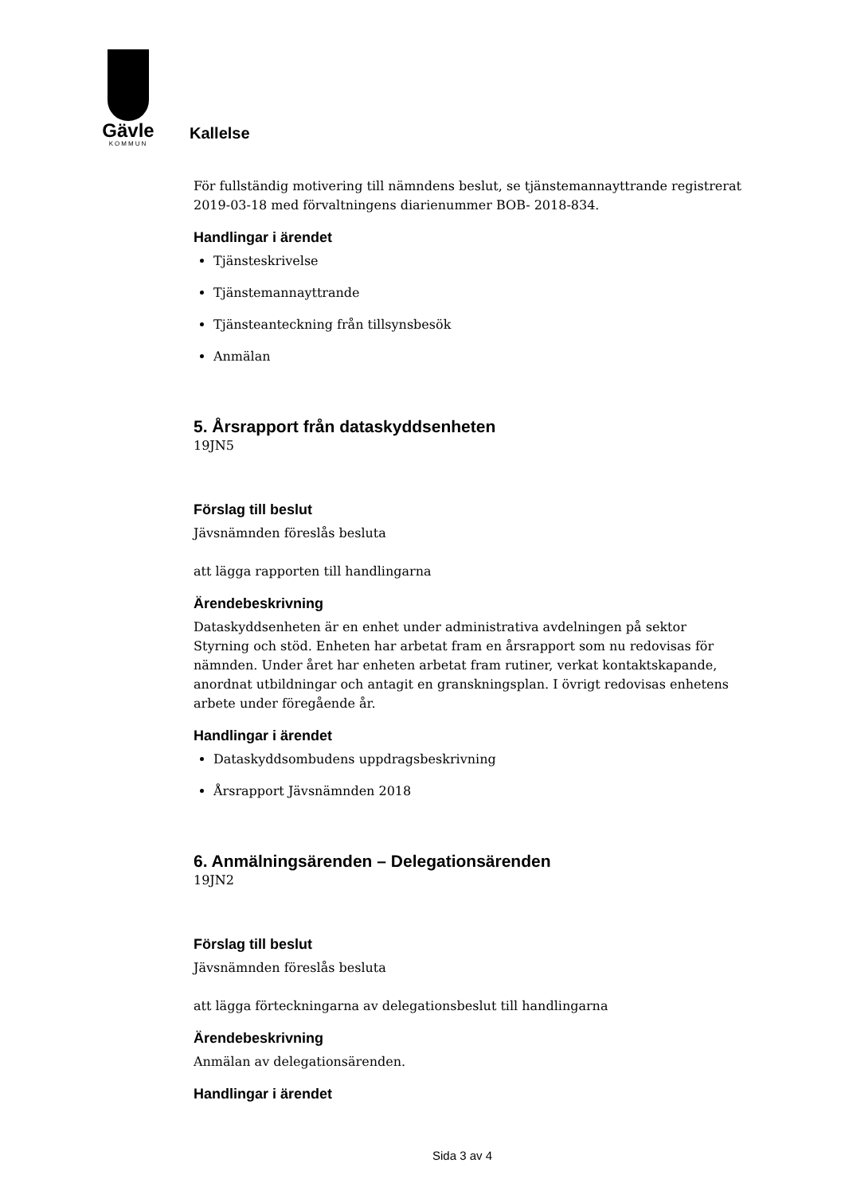Gävle
KOMMUN
Kallelse
För fullständig motivering till nämndens beslut, se tjänstemannayttrande registrerat 2019-03-18 med förvaltningens diarienummer BOB- 2018-834.
Handlingar i ärendet
Tjänsteskrivelse
Tjänstemannayttrande
Tjänsteanteckning från tillsynsbesök
Anmälan
5. Årsrapport från dataskyddsenheten
19JN5
Förslag till beslut
Jävsnämnden föreslås besluta
att lägga rapporten till handlingarna
Ärendebeskrivning
Dataskyddsenheten är en enhet under administrativa avdelningen på sektor Styrning och stöd. Enheten har arbetat fram en årsrapport som nu redovisas för nämnden. Under året har enheten arbetat fram rutiner, verkat kontaktskapande, anordnat utbildningar och antagit en granskningsplan. I övrigt redovisas enhetens arbete under föregående år.
Handlingar i ärendet
Dataskyddsombudens uppdragsbeskrivning
Årsrapport Jävsnämnden 2018
6. Anmälningsärenden – Delegationsärenden
19JN2
Förslag till beslut
Jävsnämnden föreslås besluta
att lägga förteckningarna av delegationsbeslut till handlingarna
Ärendebeskrivning
Anmälan av delegationsärenden.
Handlingar i ärendet
Sida 3 av 4